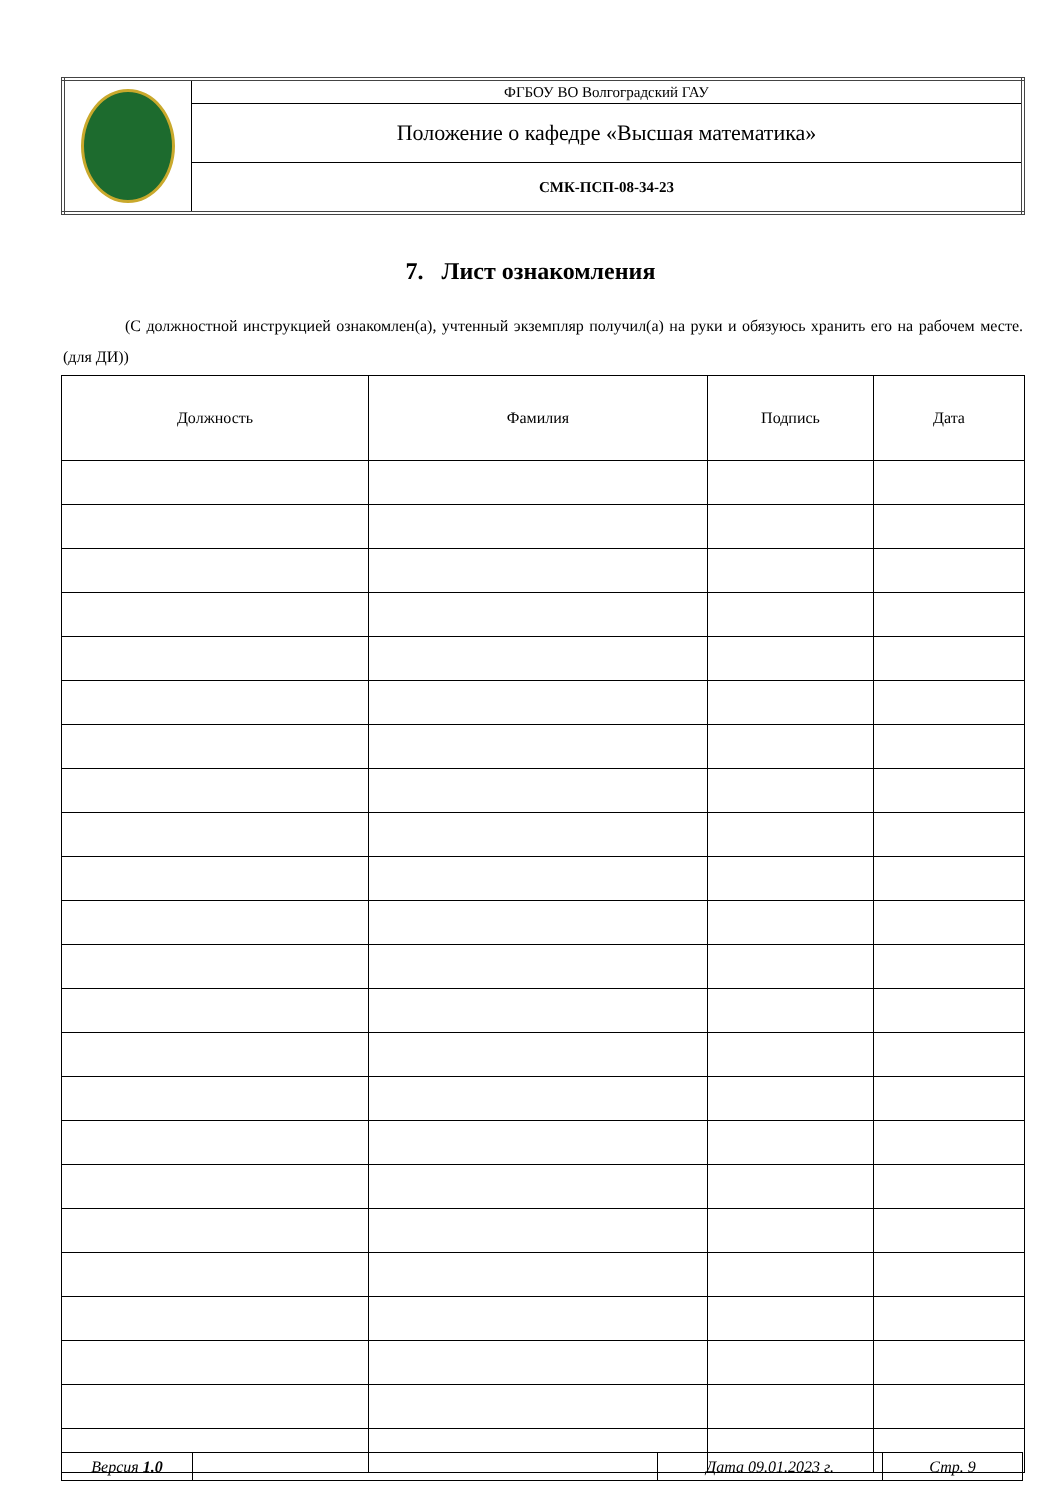| | ФГБОУ ВО Волгоградский ГАУ |
| | Положение о кафедре «Высшая математика» |
| | СМК-ПСП-08-34-23 |
7. Лист ознакомления
(С должностной инструкцией ознакомлен(а), учтенный экземпляр получил(а) на руки и обязуюсь хранить его на рабочем месте. (для ДИ))
| Должность | Фамилия | Подпись | Дата |
| --- | --- | --- | --- |
| Версия 1.0 | | Дата 09.01.2023 г. | Стр. 9 |